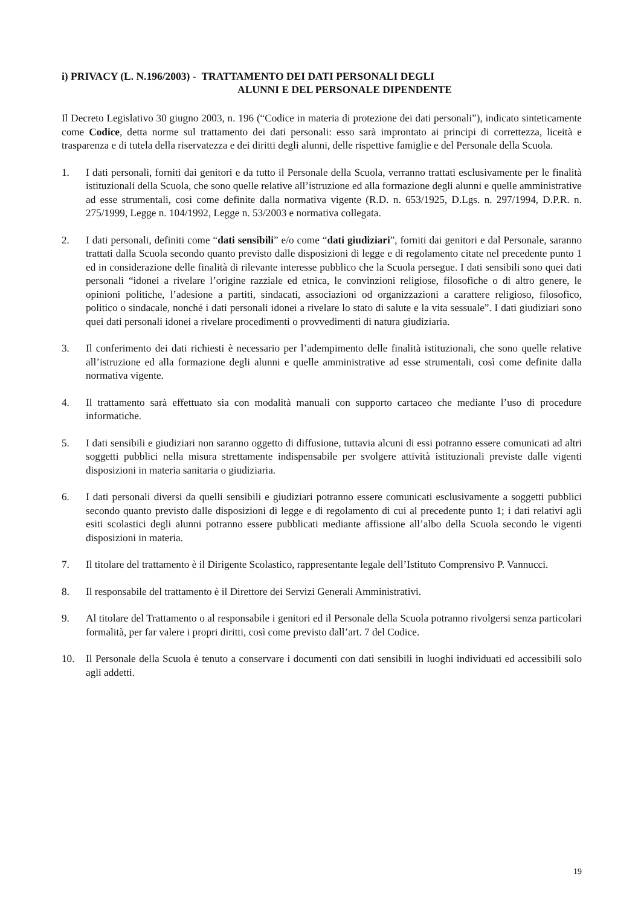i) PRIVACY (L. N.196/2003) - TRATTAMENTO DEI DATI PERSONALI DEGLI
ALUNNI E DEL PERSONALE DIPENDENTE
Il Decreto Legislativo 30 giugno 2003, n. 196 (“Codice in materia di protezione dei dati personali”), indicato sinteticamente come Codice, detta norme sul trattamento dei dati personali: esso sarà improntato ai principi di correttezza, liceità e trasparenza e di tutela della riservatezza e dei diritti degli alunni, delle rispettive famiglie e del Personale della Scuola.
1. I dati personali, forniti dai genitori e da tutto il Personale della Scuola, verranno trattati esclusivamente per le finalità istituzionali della Scuola, che sono quelle relative all’istruzione ed alla formazione degli alunni e quelle amministrative ad esse strumentali, così come definite dalla normativa vigente (R.D. n. 653/1925, D.Lgs. n. 297/1994, D.P.R. n. 275/1999, Legge n. 104/1992, Legge n. 53/2003 e normativa collegata.
2. I dati personali, definiti come “dati sensibili” e/o come “dati giudiziari”, forniti dai genitori e dal Personale, saranno trattati dalla Scuola secondo quanto previsto dalle disposizioni di legge e di regolamento citate nel precedente punto 1 ed in considerazione delle finalità di rilevante interesse pubblico che la Scuola persegue. I dati sensibili sono quei dati personali “idonei a rivelare l’origine razziale ed etnica, le convinzioni religiose, filosofiche o di altro genere, le opinioni politiche, l’adesione a partiti, sindacati, associazioni od organizzazioni a carattere religioso, filosofico, politico o sindacale, nonché i dati personali idonei a rivelare lo stato di salute e la vita sessuale”. I dati giudiziari sono quei dati personali idonei a rivelare procedimenti o provvedimenti di natura giudiziaria.
3. Il conferimento dei dati richiesti è necessario per l’adempimento delle finalità istituzionali, che sono quelle relative all’istruzione ed alla formazione degli alunni e quelle amministrative ad esse strumentali, così come definite dalla normativa vigente.
4. Il trattamento sarà effettuato sia con modalità manuali con supporto cartaceo che mediante l’uso di procedure informatiche.
5. I dati sensibili e giudiziari non saranno oggetto di diffusione, tuttavia alcuni di essi potranno essere comunicati ad altri soggetti pubblici nella misura strettamente indispensabile per svolgere attività istituzionali previste dalle vigenti disposizioni in materia sanitaria o giudiziaria.
6. I dati personali diversi da quelli sensibili e giudiziari potranno essere comunicati esclusivamente a soggetti pubblici secondo quanto previsto dalle disposizioni di legge e di regolamento di cui al precedente punto 1; i dati relativi agli esiti scolastici degli alunni potranno essere pubblicati mediante affissione all’albo della Scuola secondo le vigenti disposizioni in materia.
7. Il titolare del trattamento è il Dirigente Scolastico, rappresentante legale dell’Istituto Comprensivo P. Vannucci.
8. Il responsabile del trattamento è il Direttore dei Servizi Generali Amministrativi.
9. Al titolare del Trattamento o al responsabile i genitori ed il Personale della Scuola potranno rivolgersi senza particolari formalità, per far valere i propri diritti, così come previsto dall’art. 7 del Codice.
10. Il Personale della Scuola è tenuto a conservare i documenti con dati sensibili in luoghi individuati ed accessibili solo agli addetti.
19